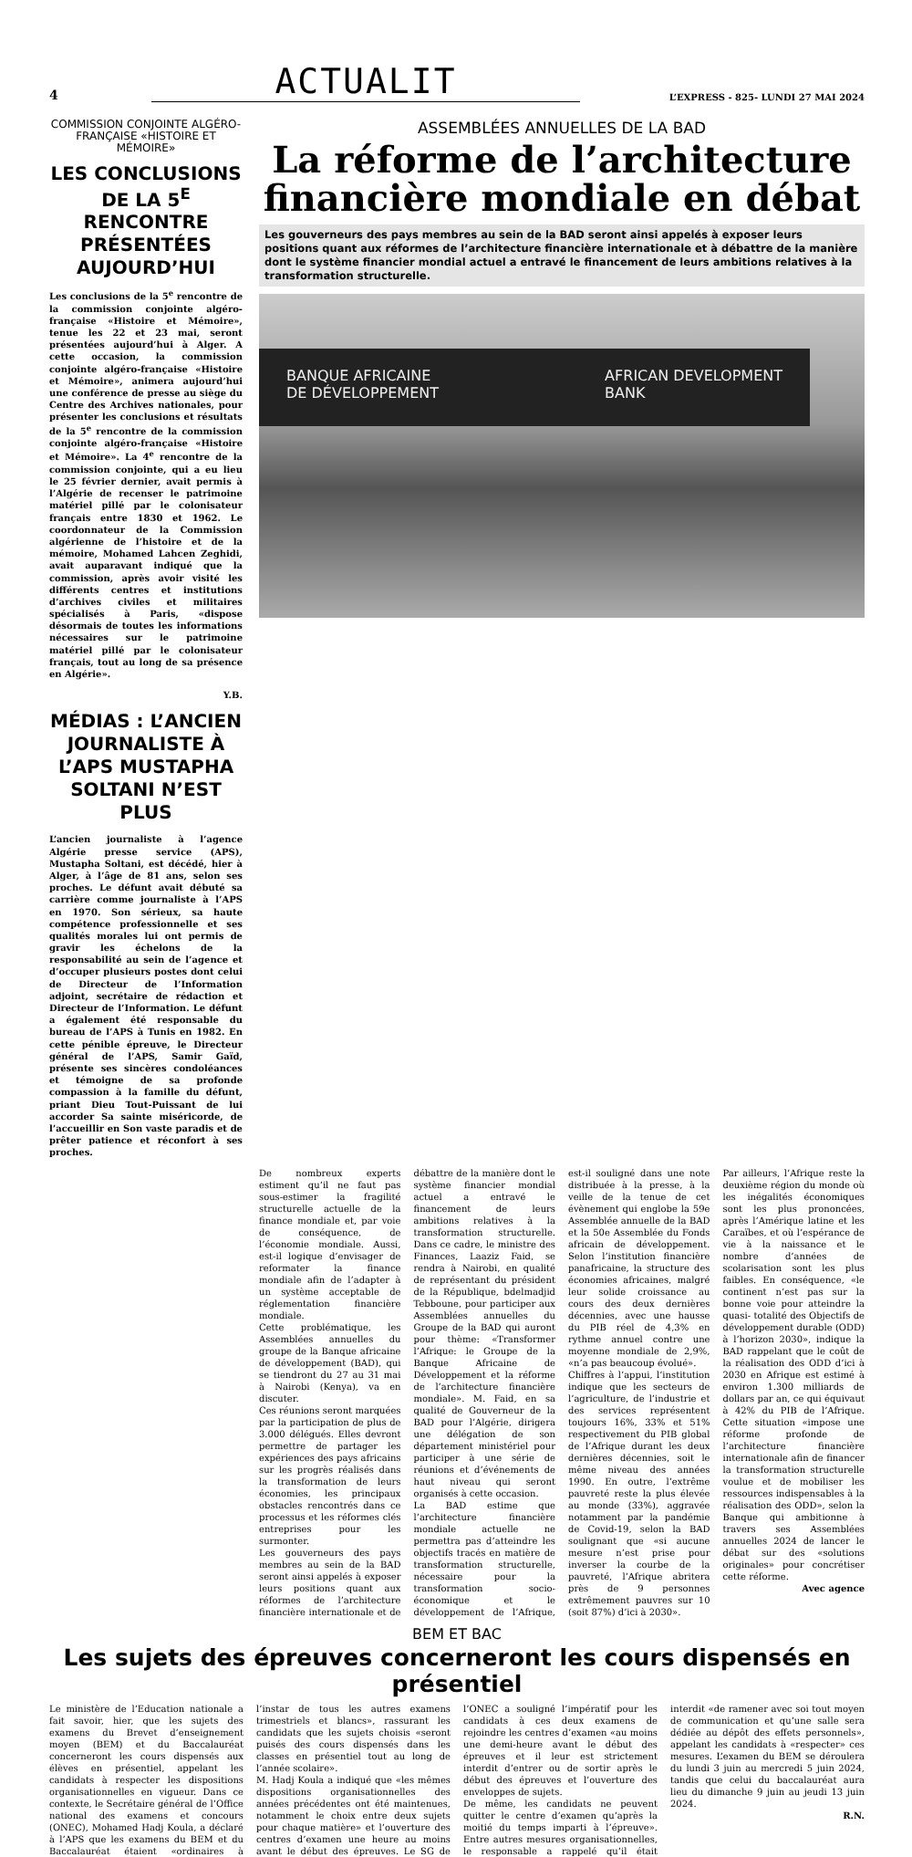4
ACTUALIT
L’EXPRESS - 825- LUNDI 27 MAI 2024
COMMISSION CONJOINTE ALGÉRO-FRANÇAISE «HISTOIRE ET MÉMOIRE»
LES CONCLUSIONS DE LA 5<sup>E</sup> RENCONTRE PRÉSENTÉES AUJOURD’HUI
Les conclusions de la 5<sup>e</sup> rencontre de la commission conjointe algéro-française «Histoire et Mémoire», tenue les 22 et 23 mai, seront présentées aujourd’hui à Alger. A cette occasion, la commission conjointe algéro-française «Histoire et Mémoire», animera aujourd’hui une conférence de presse au siège du Centre des Archives nationales, pour présenter les conclusions et résultats de la 5<sup>e</sup> rencontre de la commission conjointe algéro-française «Histoire et Mémoire». La 4<sup>e</sup> rencontre de la commission conjointe, qui a eu lieu le 25 février dernier, avait permis à l’Algérie de recenser le patrimoine matériel pillé par le colonisateur français entre 1830 et 1962. Le coordonnateur de la Commission algérienne de l’histoire et de la mémoire, Mohamed Lahcen Zeghidi, avait auparavant indiqué que la commission, après avoir visité les différents centres et institutions d’archives civiles et militaires spécialisés à Paris, «dispose désormais de toutes les informations nécessaires sur le patrimoine matériel pillé par le colonisateur français, tout au long de sa présence en Algérie».
Y.B.
MÉDIAS : L’ANCIEN JOURNALISTE À L’APS MUSTAPHA SOLTANI N’EST PLUS
L’ancien journaliste à l’agence Algérie presse service (APS), Mustapha Soltani, est décédé, hier à Alger, à l’âge de 81 ans, selon ses proches. Le défunt avait débuté sa carrière comme journaliste à l’APS en 1970. Son sérieux, sa haute compétence professionnelle et ses qualités morales lui ont permis de gravir les échelons de la responsabilité au sein de l’agence et d’occuper plusieurs postes dont celui de Directeur de l’Information adjoint, secrétaire de rédaction et Directeur de l’Information. Le défunt a également été responsable du bureau de l’APS à Tunis en 1982. En cette pénible épreuve, le Directeur général de l’APS, Samir Gaïd, présente ses sincères condoléances et témoigne de sa profonde compassion à la famille du défunt, priant Dieu Tout-Puissant de lui accorder Sa sainte miséricorde, de l’accueillir en Son vaste paradis et de prêter patience et réconfort à ses proches.
ASSEMBLÉES ANNUELLES DE LA BAD
La réforme de l’architecture financière mondiale en débat
Les gouverneurs des pays membres au sein de la BAD seront ainsi appelés à exposer leurs positions quant aux réformes de l’architecture financière internationale et à débattre de la manière dont le système financier mondial actuel a entravé le financement de leurs ambitions relatives à la transformation structurelle.
BANQUE AFRICAINE
DE DÉVELOPPEMENT AFRICAN DEVELOPMENT
BANK
De nombreux experts estiment qu’il ne faut pas sous-estimer la fragilité structurelle actuelle de la finance mondiale et, par voie de conséquence, de l’économie mondiale. Aussi, est-il logique d’envisager de reformater la finance mondiale afin de l’adapter à un système acceptable de réglementation financière mondiale.
Cette problématique, les Assemblées annuelles du groupe de la Banque africaine de développement (BAD), qui se tiendront du 27 au 31 mai à Nairobi (Kenya), va en discuter.
Ces réunions seront marquées par la participation de plus de 3.000 délégués. Elles devront permettre de partager les expériences des pays africains sur les progrès réalisés dans la transformation de leurs économies, les principaux obstacles rencontrés dans ce processus et les réformes clés entreprises pour les surmonter.
Les gouverneurs des pays membres au sein de la BAD seront ainsi appelés à exposer leurs positions quant aux réformes de l’architecture financière internationale et de débattre de la manière dont le système financier mondial actuel a entravé le financement de leurs ambitions relatives à la transformation structurelle. Dans ce cadre, le ministre des Finances, Laaziz Faid, se rendra à Nairobi, en qualité de représentant du président de la République, bdelmadjid Tebboune, pour participer aux Assemblées annuelles du Groupe de la BAD qui auront pour thème: «Transformer l’Afrique: le Groupe de la Banque Africaine de Développement et la réforme de l’architecture financière mondiale». M. Faid, en sa qualité de Gouverneur de la BAD pour l’Algérie, dirigera une délégation de son département ministériel pour participer à une série de réunions et d’événements de haut niveau qui seront organisés à cette occasion.
La BAD estime que l’architecture financière mondiale actuelle ne permettra pas d’atteindre les objectifs tracés en matière de transformation structurelle, nécessaire pour la transformation socio-économique et le développement de l’Afrique, est-il souligné dans une note distribuée à la presse, à la veille de la tenue de cet évènement qui englobe la 59e Assemblée annuelle de la BAD et la 50e Assemblée du Fonds africain de développement. Selon l’institution financière panafricaine, la structure des économies africaines, malgré leur solide croissance au cours des deux dernières décennies, avec une hausse du PIB réel de 4,3% en rythme annuel contre une moyenne mondiale de 2,9%, «n’a pas beaucoup évolué».
Chiffres à l’appui, l’institution indique que les secteurs de l’agriculture, de l’industrie et des services représentent toujours 16%, 33% et 51% respectivement du PIB global de l’Afrique durant les deux dernières décennies, soit le même niveau des années 1990. En outre, l’extrême pauvreté reste la plus élevée au monde (33%), aggravée notamment par la pandémie de Covid-19, selon la BAD soulignant que «si aucune mesure n’est prise pour inverser la courbe de la pauvreté, l’Afrique abritera près de 9 personnes extrêmement pauvres sur 10 (soit 87%) d’ici à 2030».
Par ailleurs, l’Afrique reste la deuxième région du monde où les inégalités économiques sont les plus prononcées, après l’Amérique latine et les Caraïbes, et où l’espérance de vie à la naissance et le nombre d’années de scolarisation sont les plus faibles. En conséquence, «le continent n’est pas sur la bonne voie pour atteindre la quasi- totalité des Objectifs de développement durable (ODD) à l’horizon 2030», indique la BAD rappelant que le coût de la réalisation des ODD d’ici à 2030 en Afrique est estimé à environ 1.300 milliards de dollars par an, ce qui équivaut à 42% du PIB de l’Afrique. Cette situation «impose une réforme profonde de l’architecture financière internationale afin de financer la transformation structurelle voulue et de mobiliser les ressources indispensables à la réalisation des ODD», selon la Banque qui ambitionne à travers ses Assemblées annuelles 2024 de lancer le débat sur des «solutions originales» pour concrétiser cette réforme.
Avec agence
BEM ET BAC
Les sujets des épreuves concerneront les cours dispensés en présentiel
Le ministère de l’Education nationale a fait savoir, hier, que les sujets des examens du Brevet d’enseignement moyen (BEM) et du Baccalauréat concerneront les cours dispensés aux élèves en présentiel, appelant les candidats à respecter les dispositions organisationnelles en vigueur. Dans ce contexte, le Secrétaire général de l’Office national des examens et concours (ONEC), Mohamed Hadj Koula, a déclaré à l’APS que les examens du BEM et du Baccalauréat étaient «ordinaires à l’instar de tous les autres examens trimestriels et blancs», rassurant les candidats que les sujets choisis «seront puisés des cours dispensés dans les classes en présentiel tout au long de l’année scolaire».
M. Hadj Koula a indiqué que «les mêmes dispositions organisationnelles des années précédentes ont été maintenues, notamment le choix entre deux sujets pour chaque matière» et l’ouverture des centres d’examen une heure au moins avant le début des épreuves. Le SG de l’ONEC a souligné l’impératif pour les candidats à ces deux examens de rejoindre les centres d’examen «au moins une demi-heure avant le début des épreuves et il leur est strictement interdit d’entrer ou de sortir après le début des épreuves et l’ouverture des enveloppes de sujets.
De même, les candidats ne peuvent quitter le centre d’examen qu’après la moitié du temps imparti à l’épreuve». Entre autres mesures organisationnelles, le responsable a rappelé qu’il était interdit «de ramener avec soi tout moyen de communication et qu’une salle sera dédiée au dépôt des effets personnels», appelant les candidats à «respecter» ces mesures. L’examen du BEM se déroulera du lundi 3 juin au mercredi 5 juin 2024, tandis que celui du baccalauréat aura lieu du dimanche 9 juin au jeudi 13 juin 2024.
R.N.